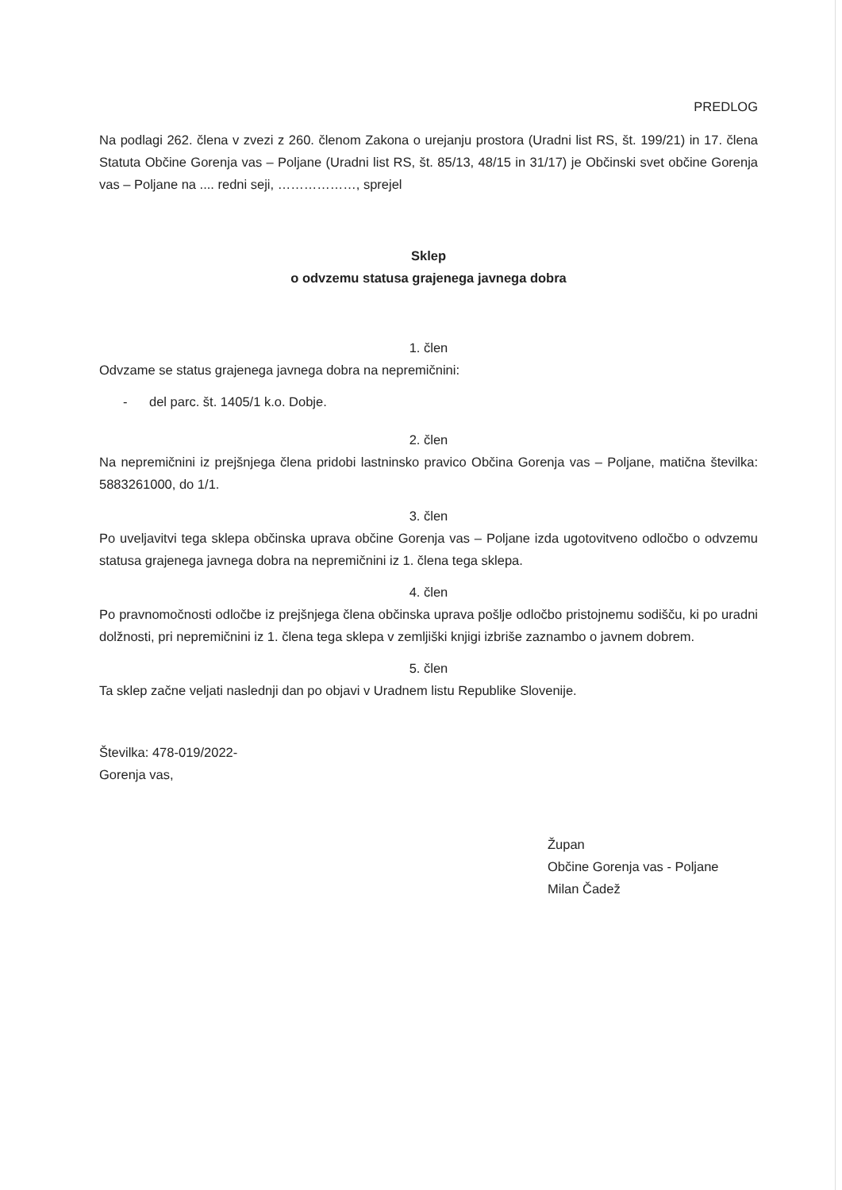PREDLOG
Na podlagi 262. člena v zvezi z 260. členom Zakona o urejanju prostora (Uradni list RS, št. 199/21) in 17. člena Statuta Občine Gorenja vas – Poljane (Uradni list RS, št. 85/13, 48/15 in 31/17) je Občinski svet občine Gorenja vas – Poljane na .... redni seji, ………………, sprejel
Sklep
o odvzemu statusa grajenega javnega dobra
1. člen
Odvzame se status grajenega javnega dobra na nepremičnini:
- del parc. št. 1405/1 k.o. Dobje.
2. člen
Na nepremičnini iz prejšnjega člena pridobi lastninsko pravico Občina Gorenja vas – Poljane, matična številka: 5883261000, do 1/1.
3. člen
Po uveljavitvi tega sklepa občinska uprava občine Gorenja vas – Poljane izda ugotovitveno odločbo o odvzemu statusa grajenega javnega dobra na nepremičnini iz 1. člena tega sklepa.
4. člen
Po pravnomočnosti odločbe iz prejšnjega člena občinska uprava pošlje odločbo pristojnemu sodišču, ki po uradni dolžnosti, pri nepremičnini iz 1. člena tega sklepa v zemljiški knjigi izbriše zaznambo o javnem dobrem.
5. člen
Ta sklep začne veljati naslednji dan po objavi v Uradnem listu Republike Slovenije.
Številka: 478-019/2022-
Gorenja vas,
Župan
Občine Gorenja vas - Poljane
Milan Čadež